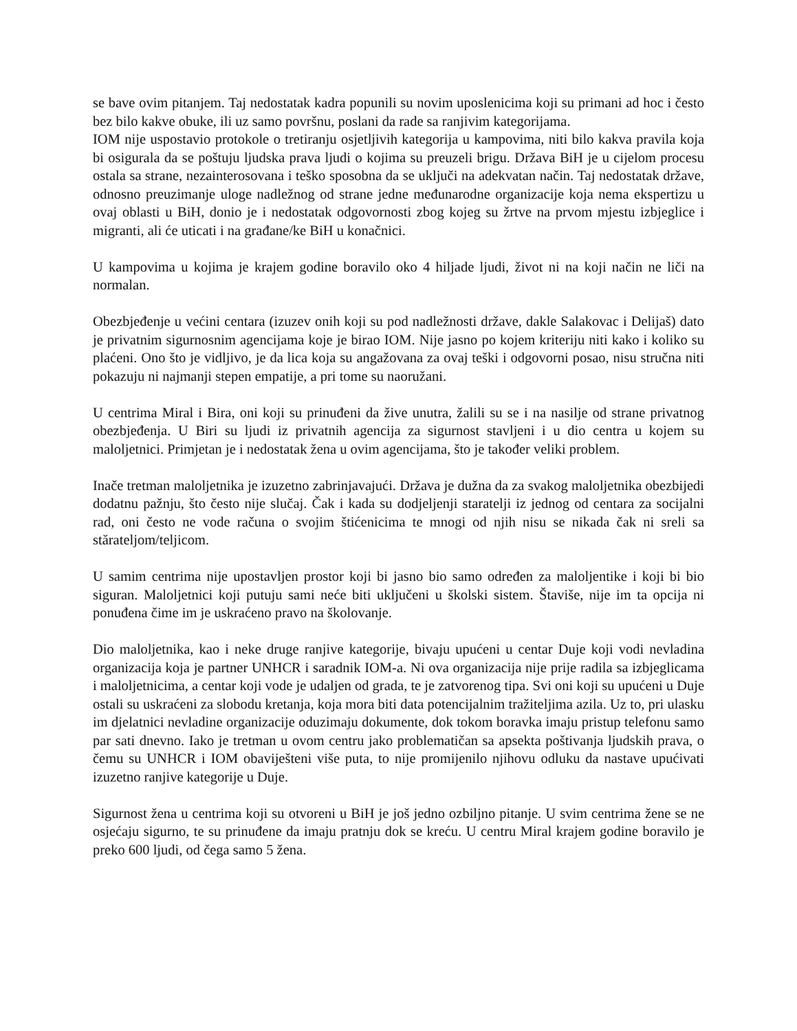se bave ovim pitanjem. Taj nedostatak kadra popunili su novim uposlenicima koji su primani ad hoc i često bez bilo kakve obuke, ili uz samo površnu, poslani da rade sa ranjivim kategorijama.
IOM nije uspostavio protokole o tretiranju osjetljivih kategorija u kampovima, niti bilo kakva pravila koja bi osigurala da se poštuju ljudska prava ljudi o kojima su preuzeli brigu. Država BiH je u cijelom procesu ostala sa strane, nezainterosovana i teško sposobna da se uključi na adekvatan način. Taj nedostatak države, odnosno preuzimanje uloge nadležnog od strane jedne međunarodne organizacije koja nema ekspertizu u ovaj oblasti u BiH, donio je i nedostatak odgovornosti zbog kojeg su žrtve na prvom mjestu izbjeglice i migranti, ali će uticati i na građane/ke BiH u konačnici.
U kampovima u kojima je krajem godine boravilo oko 4 hiljade ljudi, život ni na koji način ne liči na normalan.
Obezbjeđenje u većini centara (izuzev onih koji su pod nadležnosti države, dakle Salakovac i Delijaš) dato je privatnim sigurnosnim agencijama koje je birao IOM. Nije jasno po kojem kriteriju niti kako i koliko su plaćeni. Ono što je vidljivo, je da lica koja su angažovana za ovaj teški i odgovorni posao, nisu stručna niti pokazuju ni najmanji stepen empatije, a pri tome su naoružani.
U centrima Miral i Bira, oni koji su prinuđeni da žive unutra, žalili su se i na nasilje od strane privatnog obezbjeđenja. U Biri su ljudi iz privatnih agencija za sigurnost stavljeni i u dio centra u kojem su maloljetnici. Primjetan je i nedostatak žena u ovim agencijama, što je također veliki problem.
Inače tretman maloljetnika je izuzetno zabrinjavajući. Država je dužna da za svakog maloljetnika obezbijedi dodatnu pažnju, što često nije slučaj. Čak i kada su dodjeljenji staratelji iz jednog od centara za socijalni rad, oni često ne vode računa o svojim štićenicima te mnogi od njih nisu se nikada čak ni sreli sa stărateljom/teljicom.
U samim centrima nije upostavljen prostor koji bi jasno bio samo određen za maloljentike i koji bi bio siguran. Maloljetnici koji putuju sami neće biti uključeni u školski sistem. Štaviše, nije im ta opcija ni ponuđena čime im je uskraćeno pravo na školovanje.
Dio maloljetnika, kao i neke druge ranjive kategorije, bivaju upućeni u centar Duje koji vodi nevladina organizacija koja je partner UNHCR i saradnik IOM-a. Ni ova organizacija nije prije radila sa izbjeglicama i maloljetnicima, a centar koji vode je udaljen od grada, te je zatvorenog tipa. Svi oni koji su upućeni u Duje ostali su uskraćeni za slobodu kretanja, koja mora biti data potencijalnim tražiteljima azila. Uz to, pri ulasku im djelatnici nevladine organizacije oduzimaju dokumente, dok tokom boravka imaju pristup telefonu samo par sati dnevno. Iako je tretman u ovom centru jako problematičan sa apsekta poštivanja ljudskih prava, o čemu su UNHCR i IOM obaviješteni više puta, to nije promijenilo njihovu odluku da nastave upućivati izuzetno ranjive kategorije u Duje.
Sigurnost žena u centrima koji su otvoreni u BiH je još jedno ozbiljno pitanje. U svim centrima žene se ne osjećaju sigurno, te su prinuđene da imaju pratnju dok se kreću. U centru Miral krajem godine boravilo je preko 600 ljudi, od čega samo 5 žena.